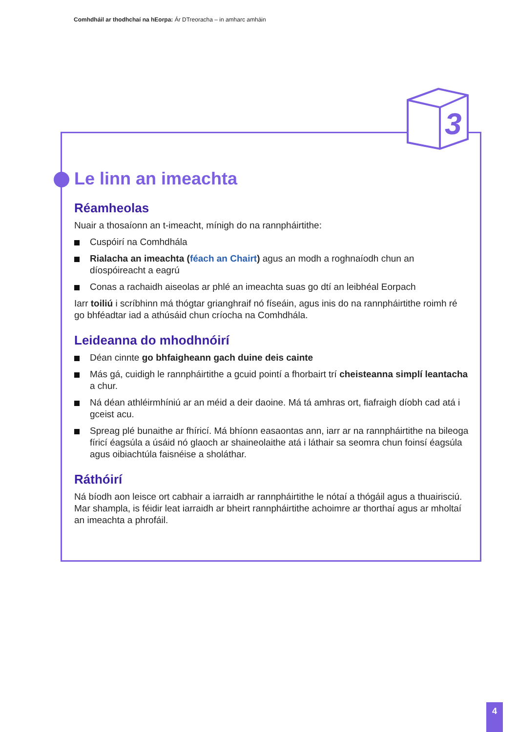Comhdháil ar thodhchaí na hEorpa: Ár DTreoracha – in amharc amháin
3
Le linn an imeachta
Réamheolas
Nuair a thosaíonn an t-imeacht, mínigh do na rannpháirtithe:
Cuspóirí na Comhdhála
Rialacha an imeachta (féach an Chairt) agus an modh a roghnaíodh chun an díospóireacht a eagrú
Conas a rachaidh aiseolas ar phlé an imeachta suas go dtí an leibhéal Eorpach
Iarr toiliú i scríbhinn má thógtar grianghraif nó físeáin, agus inis do na rannpháirtithe roimh ré go bhféadtar iad a athúsáid chun críocha na Comhdhála.
Leideanna do mhodhnóirí
Déan cinnte go bhfaigheann gach duine deis cainte
Más gá, cuidigh le rannpháirtithe a gcuid pointí a fhorbairt trí cheisteanna simplí leantacha a chur.
Ná déan athléirmhíniú ar an méid a deir daoine. Má tá amhras ort, fiafraigh díobh cad atá i gceist acu.
Spreag plé bunaithe ar fhíricí. Má bhíonn easaontas ann, iarr ar na rannpháirtithe na bileoga fíricí éagsúla a úsáid nó glaoch ar shaineolaithe atá i láthair sa seomra chun foinsí éagsúla agus oibiachtúla faisnéise a sholáthar.
Ráthóirí
Ná bíodh aon leisce ort cabhair a iarraidh ar rannpháirtithe le nótaí a thógáil agus a thuairisciú. Mar shampla, is féidir leat iarraidh ar bheirt rannpháirtithe achoimre ar thorthaí agus ar mholtaí an imeachta a phrofáil.
4